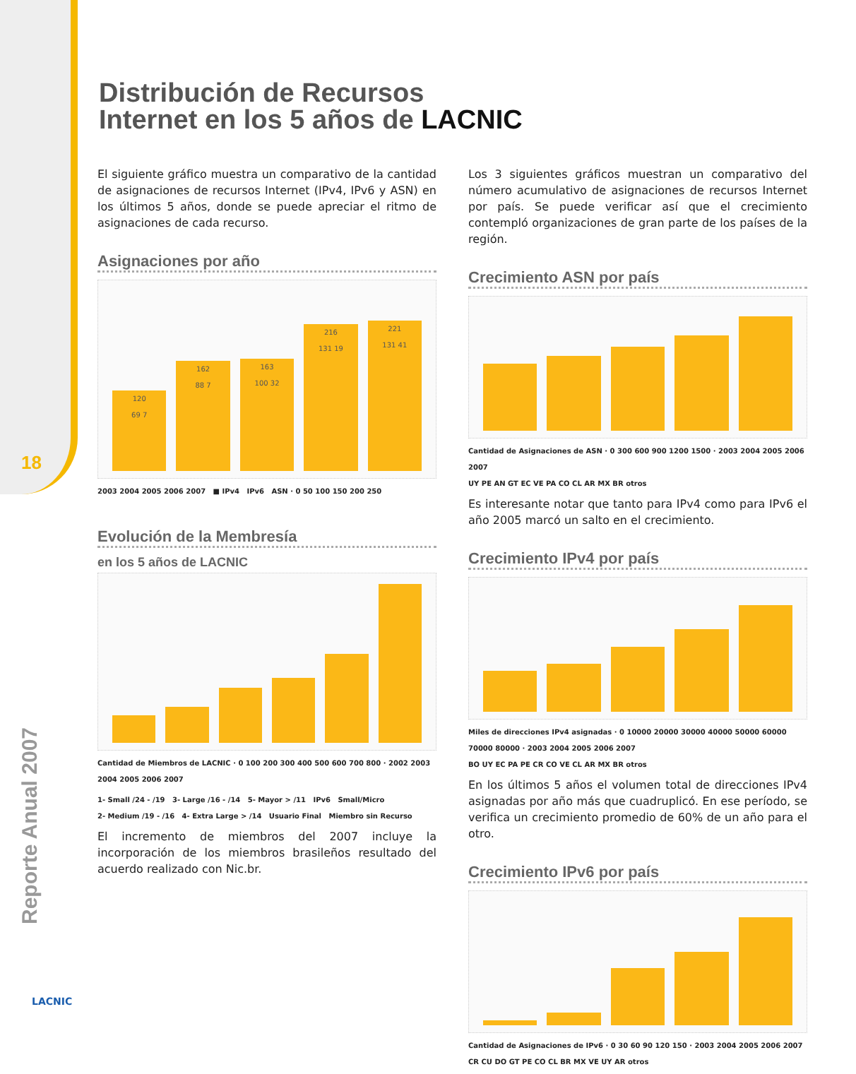18
Reporte Anual 2007
Distribución de Recursos
Internet en los 5 años de LACNIC
El siguiente gráfico muestra un comparativo de la cantidad de asignaciones de recursos Internet (IPv4, IPv6 y ASN) en los últimos 5 años, donde se puede apreciar el ritmo de asignaciones de cada recurso.
Asignaciones por año
120
69 7
162
88 7
163
100 32
216
131 19
221
131 41
2003 2004 2005 2006 2007 ■ IPv4 IPv6 ASN · 0 50 100 150 200 250
Evolución de la Membresía
en los 5 años de LACNIC
Cantidad de Miembros de LACNIC · 0 100 200 300 400 500 600 700 800 · 2002 2003 2004 2005 2006 2007
1- Small /24 - /19 3- Large /16 - /14 5- Mayor > /11 IPv6 Small/Micro
2- Medium /19 - /16 4- Extra Large > /14 Usuario Final Miembro sin Recurso
El incremento de miembros del 2007 incluye la incorporación de los miembros brasileños resultado del acuerdo realizado con Nic.br.
Los 3 siguientes gráficos muestran un comparativo del número acumulativo de asignaciones de recursos Internet por país. Se puede verificar así que el crecimiento contempló organizaciones de gran parte de los países de la región.
Crecimiento ASN por país
Cantidad de Asignaciones de ASN · 0 300 600 900 1200 1500 · 2003 2004 2005 2006 2007
UY PE AN GT EC VE PA CO CL AR MX BR otros
Es interesante notar que tanto para IPv4 como para IPv6 el año 2005 marcó un salto en el crecimiento.
Crecimiento IPv4 por país
Miles de direcciones IPv4 asignadas · 0 10000 20000 30000 40000 50000 60000 70000 80000 · 2003 2004 2005 2006 2007
BO UY EC PA PE CR CO VE CL AR MX BR otros
En los últimos 5 años el volumen total de direcciones IPv4 asignadas por año más que cuadruplicó. En ese período, se verifica un crecimiento promedio de 60% de un año para el otro.
Crecimiento IPv6 por país
Cantidad de Asignaciones de IPv6 · 0 30 60 90 120 150 · 2003 2004 2005 2006 2007
CR CU DO GT PE CO CL BR MX VE UY AR otros
LACNIC